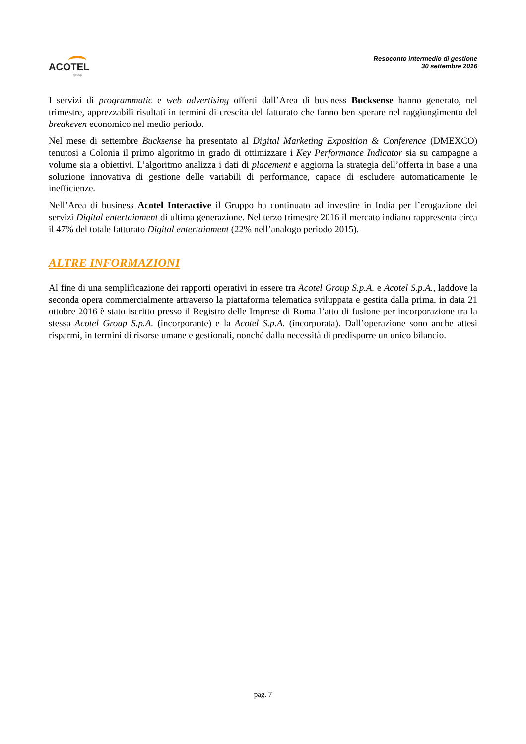ACOTEL
group
Resoconto intermedio di gestione
30 settembre 2016
I servizi di programmatic e web advertising offerti dall’Area di business Bucksense hanno generato, nel trimestre, apprezzabili risultati in termini di crescita del fatturato che fanno ben sperare nel raggiungimento del breakeven economico nel medio periodo.
Nel mese di settembre Bucksense ha presentato al Digital Marketing Exposition & Conference (DMEXCO) tenutosi a Colonia il primo algoritmo in grado di ottimizzare i Key Performance Indicator sia su campagne a volume sia a obiettivi. L’algoritmo analizza i dati di placement e aggiorna la strategia dell’offerta in base a una soluzione innovativa di gestione delle variabili di performance, capace di escludere automaticamente le inefficienze.
Nell’Area di business Acotel Interactive il Gruppo ha continuato ad investire in India per l’erogazione dei servizi Digital entertainment di ultima generazione. Nel terzo trimestre 2016 il mercato indiano rappresenta circa il 47% del totale fatturato Digital entertainment (22% nell’analogo periodo 2015).
ALTRE INFORMAZIONI
Al fine di una semplificazione dei rapporti operativi in essere tra Acotel Group S.p.A. e Acotel S.p.A., laddove la seconda opera commercialmente attraverso la piattaforma telematica sviluppata e gestita dalla prima, in data 21 ottobre 2016 è stato iscritto presso il Registro delle Imprese di Roma l’atto di fusione per incorporazione tra la stessa Acotel Group S.p.A. (incorporante) e la Acotel S.p.A. (incorporata). Dall’operazione sono anche attesi risparmi, in termini di risorse umane e gestionali, nonché dalla necessità di predisporre un unico bilancio.
pag. 7